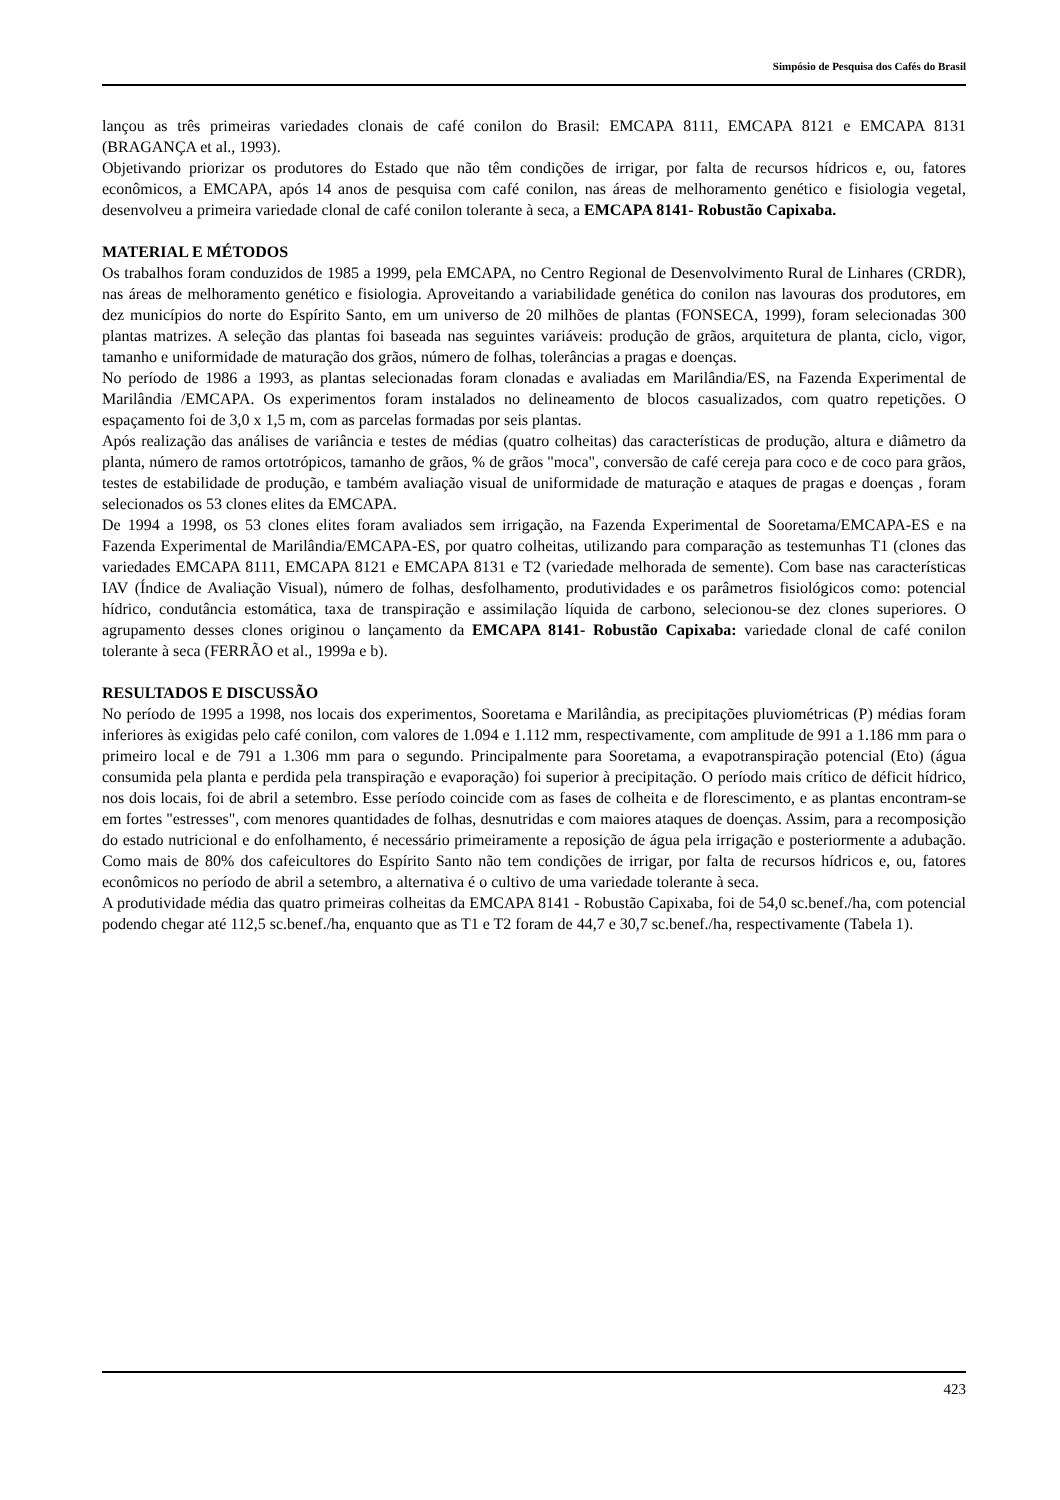Simpósio de Pesquisa dos Cafés do Brasil
lançou as três primeiras variedades clonais de café conilon do Brasil: EMCAPA 8111, EMCAPA 8121 e EMCAPA 8131 (BRAGANÇA et al., 1993).
Objetivando priorizar os produtores do Estado que não têm condições de irrigar, por falta de recursos hídricos e, ou, fatores econômicos, a EMCAPA, após 14 anos de pesquisa com café conilon, nas áreas de melhoramento genético e fisiologia vegetal, desenvolveu a primeira variedade clonal de café conilon tolerante à seca, a EMCAPA 8141- Robustão Capixaba.
MATERIAL E MÉTODOS
Os trabalhos foram conduzidos de 1985 a 1999, pela EMCAPA, no Centro Regional de Desenvolvimento Rural de Linhares (CRDR), nas áreas de melhoramento genético e fisiologia. Aproveitando a variabilidade genética do conilon nas lavouras dos produtores, em dez municípios do norte do Espírito Santo, em um universo de 20 milhões de plantas (FONSECA, 1999), foram selecionadas 300 plantas matrizes. A seleção das plantas foi baseada nas seguintes variáveis: produção de grãos, arquitetura de planta, ciclo, vigor, tamanho e uniformidade de maturação dos grãos, número de folhas, tolerâncias a pragas e doenças.
No período de 1986 a 1993, as plantas selecionadas foram clonadas e avaliadas em Marilândia/ES, na Fazenda Experimental de Marilândia /EMCAPA. Os experimentos foram instalados no delineamento de blocos casualizados, com quatro repetições. O espaçamento foi de 3,0 x 1,5 m, com as parcelas formadas por seis plantas.
Após realização das análises de variância e testes de médias (quatro colheitas) das características de produção, altura e diâmetro da planta, número de ramos ortotrópicos, tamanho de grãos, % de grãos "moca", conversão de café cereja para coco e de coco para grãos, testes de estabilidade de produção, e também avaliação visual de uniformidade de maturação e ataques de pragas e doenças , foram selecionados os 53 clones elites da EMCAPA.
De 1994 a 1998, os 53 clones elites foram avaliados sem irrigação, na Fazenda Experimental de Sooretama/EMCAPA-ES e na Fazenda Experimental de Marilândia/EMCAPA-ES, por quatro colheitas, utilizando para comparação as testemunhas T1 (clones das variedades EMCAPA 8111, EMCAPA 8121 e EMCAPA 8131 e T2 (variedade melhorada de semente). Com base nas características IAV (Índice de Avaliação Visual), número de folhas, desfolhamento, produtividades e os parâmetros fisiológicos como: potencial hídrico, condutância estomática, taxa de transpiração e assimilação líquida de carbono, selecionou-se dez clones superiores. O agrupamento desses clones originou o lançamento da EMCAPA 8141- Robustão Capixaba: variedade clonal de café conilon tolerante à seca (FERRÃO et al., 1999a e b).
RESULTADOS E DISCUSSÃO
No período de 1995 a 1998, nos locais dos experimentos, Sooretama e Marilândia, as precipitações pluviométricas (P) médias foram inferiores às exigidas pelo café conilon, com valores de 1.094 e 1.112 mm, respectivamente, com amplitude de 991 a 1.186 mm para o primeiro local e de 791 a 1.306 mm para o segundo. Principalmente para Sooretama, a evapotranspiração potencial (Eto) (água consumida pela planta e perdida pela transpiração e evaporação) foi superior à precipitação. O período mais crítico de déficit hídrico, nos dois locais, foi de abril a setembro. Esse período coincide com as fases de colheita e de florescimento, e as plantas encontram-se em fortes "estresses", com menores quantidades de folhas, desnutridas e com maiores ataques de doenças. Assim, para a recomposição do estado nutricional e do enfolhamento, é necessário primeiramente a reposição de água pela irrigação e posteriormente a adubação. Como mais de 80% dos cafeicultores do Espírito Santo não tem condições de irrigar, por falta de recursos hídricos e, ou, fatores econômicos no período de abril a setembro, a alternativa é o cultivo de uma variedade tolerante à seca.
A produtividade média das quatro primeiras colheitas da EMCAPA 8141 - Robustão Capixaba, foi de 54,0 sc.benef./ha, com potencial podendo chegar até 112,5 sc.benef./ha, enquanto que as T1 e T2 foram de 44,7 e 30,7 sc.benef./ha, respectivamente (Tabela 1).
423